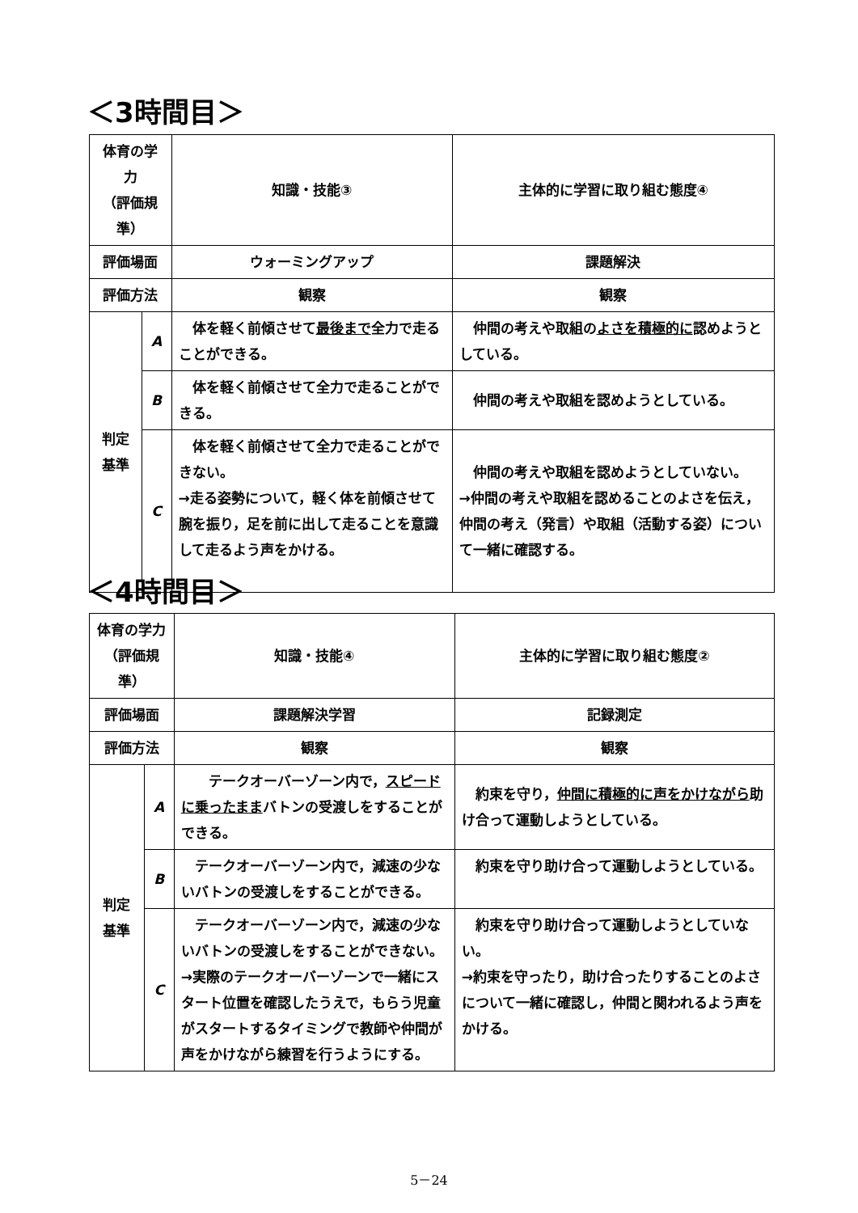＜3時間目＞
| 体育の学力 （評価規準） | | 知識・技能③ | 主体的に学習に取り組む態度④ |
| --- | --- | --- | --- |
| 評価場面 | | ウォーミングアップ | 課題解決 |
| 評価方法 | | 観察 | 観察 |
| 判定基準 | A | 体を軽く前傾させて 最後まで 全力で走ることができる。 | 仲間の考えや取組の よさを積極的に 認めようとしている。 |
| | B | 体を軽く前傾させて全力で走ることができる。 | 仲間の考えや取組を認めようとしている。 |
| | C | 体を軽く前傾させて全力で走ることができない。 →走る姿勢について，軽く体を前傾させて腕を振り，足を前に出して走ることを意識して走るよう声をかける。 | 仲間の考えや取組を認めようとしていない。 →仲間の考えや取組を認めることのよさを伝え，仲間の考え（発言）や取組（活動する姿）について一緒に確認する。 |
＜4時間目＞
| 体育の学力 （評価規準） | | 知識・技能④ | 主体的に学習に取り組む態度② |
| --- | --- | --- | --- |
| 評価場面 | | 課題解決学習 | 記録測定 |
| 評価方法 | | 観察 | 観察 |
| 判定基準 | A | テークオーバーゾーン内で， スピードに乗ったまま バトンの受渡しをすることができる。 | 約束を守り， 仲間に積極的に声をかけながら 助け合って運動しようとしている。 |
| | B | テークオーバーゾーン内で，減速の少ないバトンの受渡しをすることができる。 | 約束を守り助け合って運動しようとしている。 |
| | C | テークオーバーゾーン内で，減速の少ないバトンの受渡しをすることができない。 →実際のテークオーバーゾーンで一緒にスタート位置を確認したうえで，もらう児童がスタートするタイミングで教師や仲間が声をかけながら練習を行うようにする。 | 約束を守り助け合って運動しようとしていない。 →約束を守ったり，助け合ったりすることのよさについて一緒に確認し，仲間と関われるよう声をかける。 |
5－24